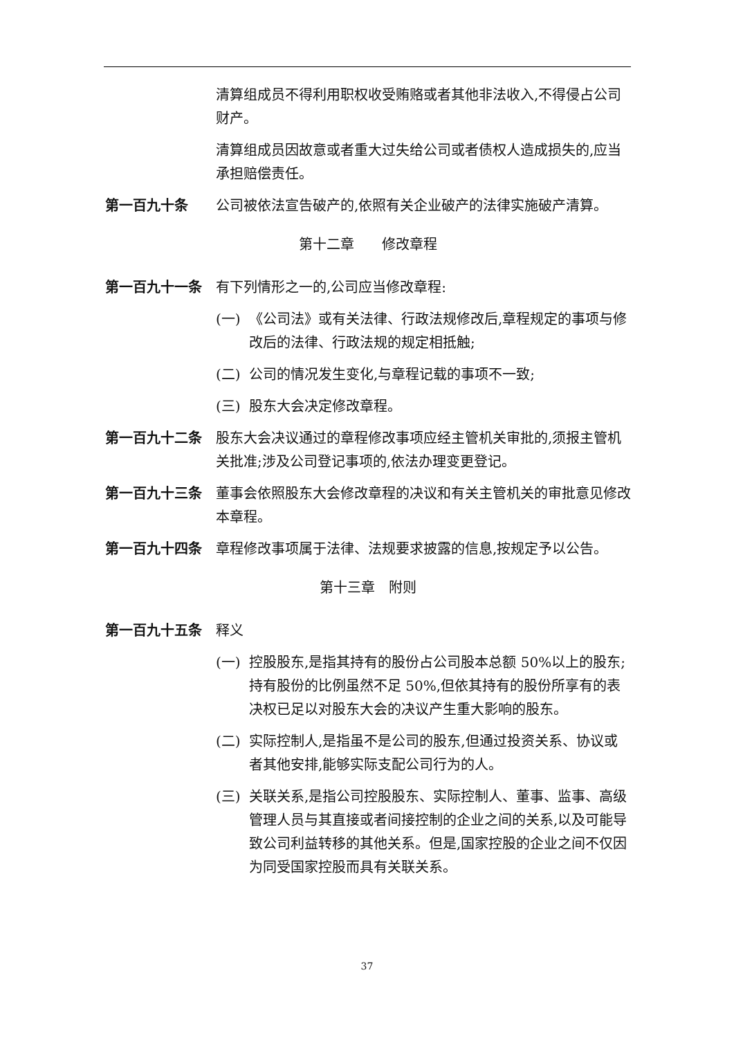清算组成员不得利用职权收受贿赂或者其他非法收入,不得侵占公司财产。
清算组成员因故意或者重大过失给公司或者债权人造成损失的,应当承担赔偿责任。
第一百九十条 公司被依法宣告破产的,依照有关企业破产的法律实施破产清算。
第十二章　　修改章程
第一百九十一条 有下列情形之一的,公司应当修改章程:
(一) 《公司法》或有关法律、行政法规修改后,章程规定的事项与修改后的法律、行政法规的规定相抵触;
(二) 公司的情况发生变化,与章程记载的事项不一致;
(三) 股东大会决定修改章程。
第一百九十二条 股东大会决议通过的章程修改事项应经主管机关审批的,须报主管机关批准;涉及公司登记事项的,依法办理变更登记。
第一百九十三条 董事会依照股东大会修改章程的决议和有关主管机关的审批意见修改本章程。
第一百九十四条 章程修改事项属于法律、法规要求披露的信息,按规定予以公告。
第十三章　附则
第一百九十五条 释义
(一) 控股股东,是指其持有的股份占公司股本总额 50%以上的股东;持有股份的比例虽然不足 50%,但依其持有的股份所享有的表决权已足以对股东大会的决议产生重大影响的股东。
(二) 实际控制人,是指虽不是公司的股东,但通过投资关系、协议或者其他安排,能够实际支配公司行为的人。
(三) 关联关系,是指公司控股股东、实际控制人、董事、监事、高级管理人员与其直接或者间接控制的企业之间的关系,以及可能导致公司利益转移的其他关系。但是,国家控股的企业之间不仅因为同受国家控股而具有关联关系。
37